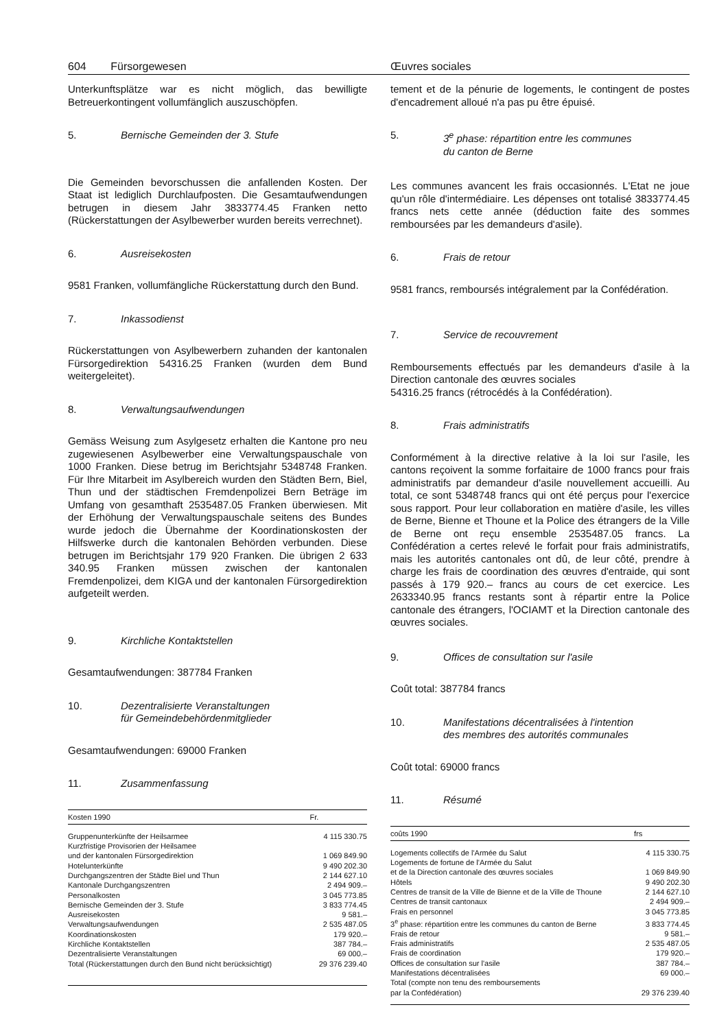604 Fürsorgewesen Œuvres sociales
Unterkunftsplätze war es nicht möglich, das bewilligte Betreuerkontingent vollumfänglich auszuschöpfen.
5. Bernische Gemeinden der 3. Stufe
Die Gemeinden bevorschussen die anfallenden Kosten. Der Staat ist lediglich Durchlaufposten. Die Gesamtaufwendungen betrugen in diesem Jahr 3833774.45 Franken netto (Rückerstattungen der Asylbewerber wurden bereits verrechnet).
6. Ausreisekosten
9581 Franken, vollumfängliche Rückerstattung durch den Bund.
7. Inkassodienst
Rückerstattungen von Asylbewerbern zuhanden der kantonalen Fürsorgedirektion 54316.25 Franken (wurden dem Bund weitergeleitet).
8. Verwaltungsaufwendungen
Gemäss Weisung zum Asylgesetz erhalten die Kantone pro neu zugewiesenen Asylbewerber eine Verwaltungspauschale von 1000 Franken. Diese betrug im Berichtsjahr 5348748 Franken. Für Ihre Mitarbeit im Asylbereich wurden den Städten Bern, Biel, Thun und der städtischen Fremdenpolizei Bern Beträge im Umfang von gesamthaft 2535487.05 Franken überwiesen. Mit der Erhöhung der Verwaltungspauschale seitens des Bundes wurde jedoch die Übernahme der Koordinationskosten der Hilfswerke durch die kantonalen Behörden verbunden. Diese betrugen im Berichtsjahr 179 920 Franken. Die übrigen 2 633 340.95 Franken müssen zwischen der kantonalen Fremdenpolizei, dem KIGA und der kantonalen Fürsorgedirektion aufgeteilt werden.
9. Kirchliche Kontaktstellen
Gesamtaufwendungen: 387784 Franken
10. Dezentralisierte Veranstaltungen
für Gemeindebehördenmitglieder
Gesamtaufwendungen: 69000 Franken
11. Zusammenfassung
| Kosten 1990 | Fr. |
| --- | --- |
| Gruppenunterkünfte der Heilsarmee | 4 115 330.75 |
| Kurzfristige Provisorien der Heilsamee und der kantonalen Fürsorgedirektion | 1 069 849.90 |
| Hotelunterkünfte | 9 490 202.30 |
| Durchgangszentren der Städte Biel und Thun | 2 144 627.10 |
| Kantonale Durchgangszentren | 2 494 909.– |
| Personalkosten | 3 045 773.85 |
| Bernische Gemeinden der 3. Stufe | 3 833 774.45 |
| Ausreisekosten | 9 581.– |
| Verwaltungsaufwendungen | 2 535 487.05 |
| Koordinationskosten | 179 920.– |
| Kirchliche Kontaktstellen | 387 784.– |
| Dezentralisierte Veranstaltungen | 69 000.– |
| Total (Rückerstattungen durch den Bund nicht berücksichtigt) | 29 376 239.40 |
tement et de la pénurie de logements, le contingent de postes d'encadrement alloué n'a pas pu être épuisé.
5. 3<sup>e</sup> phase: répartition entre les communes
du canton de Berne
Les communes avancent les frais occasionnés. L'Etat ne joue qu'un rôle d'intermédiaire. Les dépenses ont totalisé 3833774.45 francs nets cette année (déduction faite des sommes remboursées par les demandeurs d'asile).
6. Frais de retour
9581 francs, remboursés intégralement par la Confédération.
7. Service de recouvrement
Remboursements effectués par les demandeurs d'asile à la Direction cantonale des œuvres sociales
54316.25 francs (rétrocédés à la Confédération).
8. Frais administratifs
Conformément à la directive relative à la loi sur l'asile, les cantons reçoivent la somme forfaitaire de 1000 francs pour frais administratifs par demandeur d'asile nouvellement accueilli. Au total, ce sont 5348748 francs qui ont été perçus pour l'exercice sous rapport. Pour leur collaboration en matière d'asile, les villes de Berne, Bienne et Thoune et la Police des étrangers de la Ville de Berne ont reçu ensemble 2535487.05 francs. La Confédération a certes relevé le forfait pour frais administratifs, mais les autorités cantonales ont dû, de leur côté, prendre à charge les frais de coordination des œuvres d'entraide, qui sont passés à 179 920.– francs au cours de cet exercice. Les 2633340.95 francs restants sont à répartir entre la Police cantonale des étrangers, l'OCIAMT et la Direction cantonale des œuvres sociales.
9. Offices de consultation sur l'asile
Coût total: 387784 francs
10. Manifestations décentralisées à l'intention
des membres des autorités communales
Coût total: 69000 francs
11. Résumé
| coûts 1990 | frs |
| --- | --- |
| Logements collectifs de l'Armée du Salut | 4 115 330.75 |
| Logements de fortune de l'Armée du Salut et de la Direction cantonale des œuvres sociales | 1 069 849.90 |
| Hôtels | 9 490 202.30 |
| Centres de transit de la Ville de Bienne et de la Ville de Thoune | 2 144 627.10 |
| Centres de transit cantonaux | 2 494 909.– |
| Frais en personnel | 3 045 773.85 |
| 3<sup>e</sup> phase: répartition entre les communes du canton de Berne | 3 833 774.45 |
| Frais de retour | 9 581.– |
| Frais administratifs | 2 535 487.05 |
| Frais de coordination | 179 920.– |
| Offices de consultation sur l'asile | 387 784.– |
| Manifestations décentralisées | 69 000.– |
| Total (compte non tenu des remboursements par la Confédération) | 29 376 239.40 |